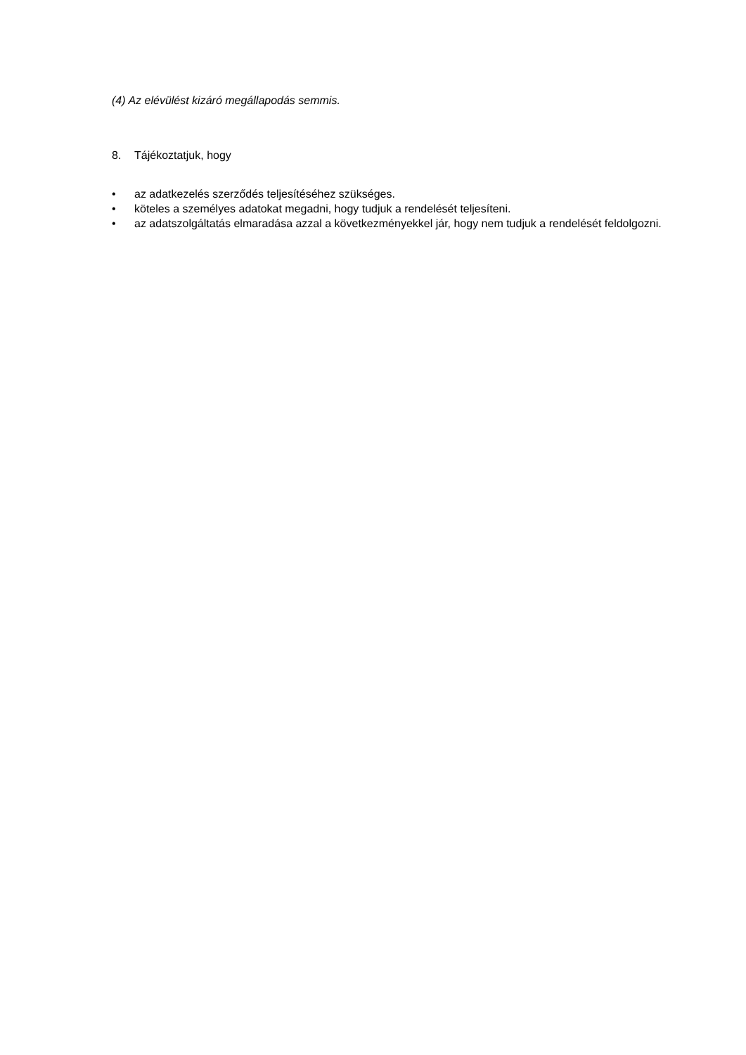(4) Az elévülést kizáró megállapodás semmis.
8. Tájékoztatjuk, hogy
• az adatkezelés szerződés teljesítéséhez szükséges.
• köteles a személyes adatokat megadni, hogy tudjuk a rendelését teljesíteni.
• az adatszolgáltatás elmaradása azzal a következményekkel jár, hogy nem tudjuk a rendelését feldolgozni.